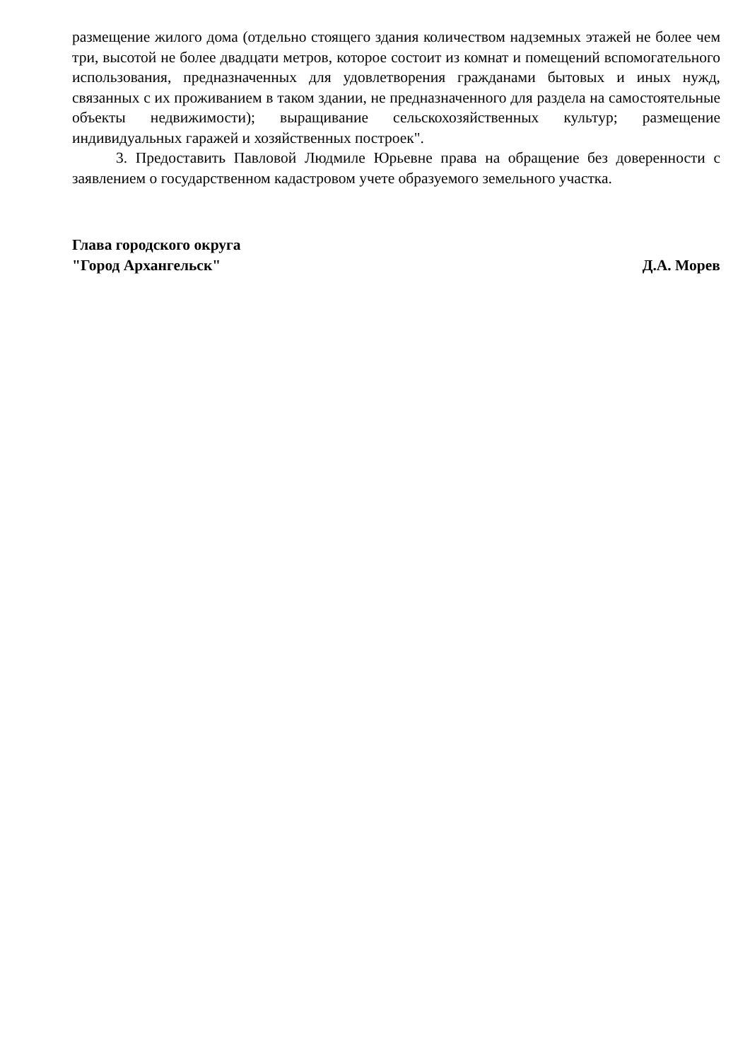размещение жилого дома (отдельно стоящего здания количеством надземных этажей не более чем три, высотой не более двадцати метров, которое состоит из комнат и помещений вспомогательного использования, предназначенных для удовлетворения гражданами бытовых и иных нужд, связанных с их проживанием в таком здании, не предназначенного для раздела на самостоятельные объекты недвижимости); выращивание сельскохозяйственных культур; размещение индивидуальных гаражей и хозяйственных построек".
3. Предоставить Павловой Людмиле Юрьевне права на обращение без доверенности с заявлением о государственном кадастровом учете образуемого земельного участка.
Глава городского округа
"Город Архангельск"
Д.А. Морев